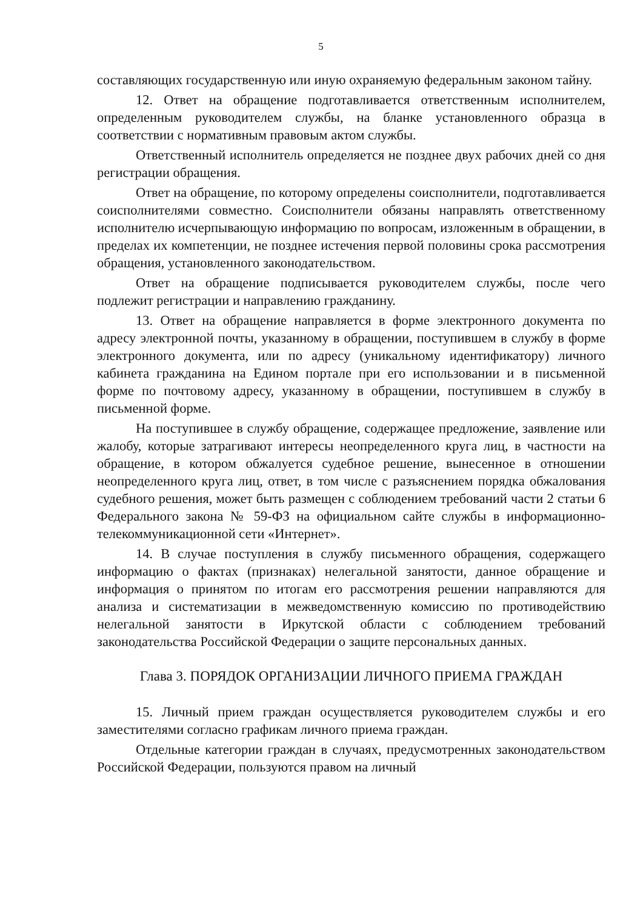5
составляющих государственную или иную охраняемую федеральным законом тайну.
12. Ответ на обращение подготавливается ответственным исполнителем, определенным руководителем службы, на бланке установленного образца в соответствии с нормативным правовым актом службы.
Ответственный исполнитель определяется не позднее двух рабочих дней со дня регистрации обращения.
Ответ на обращение, по которому определены соисполнители, подготавливается соисполнителями совместно. Соисполнители обязаны направлять ответственному исполнителю исчерпывающую информацию по вопросам, изложенным в обращении, в пределах их компетенции, не позднее истечения первой половины срока рассмотрения обращения, установленного законодательством.
Ответ на обращение подписывается руководителем службы, после чего подлежит регистрации и направлению гражданину.
13. Ответ на обращение направляется в форме электронного документа по адресу электронной почты, указанному в обращении, поступившем в службу в форме электронного документа, или по адресу (уникальному идентификатору) личного кабинета гражданина на Едином портале при его использовании и в письменной форме по почтовому адресу, указанному в обращении, поступившем в службу в письменной форме.
На поступившее в службу обращение, содержащее предложение, заявление или жалобу, которые затрагивают интересы неопределенного круга лиц, в частности на обращение, в котором обжалуется судебное решение, вынесенное в отношении неопределенного круга лиц, ответ, в том числе с разъяснением порядка обжалования судебного решения, может быть размещен с соблюдением требований части 2 статьи 6 Федерального закона № 59-ФЗ на официальном сайте службы в информационно-телекоммуникационной сети «Интернет».
14. В случае поступления в службу письменного обращения, содержащего информацию о фактах (признаках) нелегальной занятости, данное обращение и информация о принятом по итогам его рассмотрения решении направляются для анализа и систематизации в межведомственную комиссию по противодействию нелегальной занятости в Иркутской области с соблюдением требований законодательства Российской Федерации о защите персональных данных.
Глава 3. ПОРЯДОК ОРГАНИЗАЦИИ ЛИЧНОГО ПРИЕМА ГРАЖДАН
15. Личный прием граждан осуществляется руководителем службы и его заместителями согласно графикам личного приема граждан.
Отдельные категории граждан в случаях, предусмотренных законодательством Российской Федерации, пользуются правом на личный